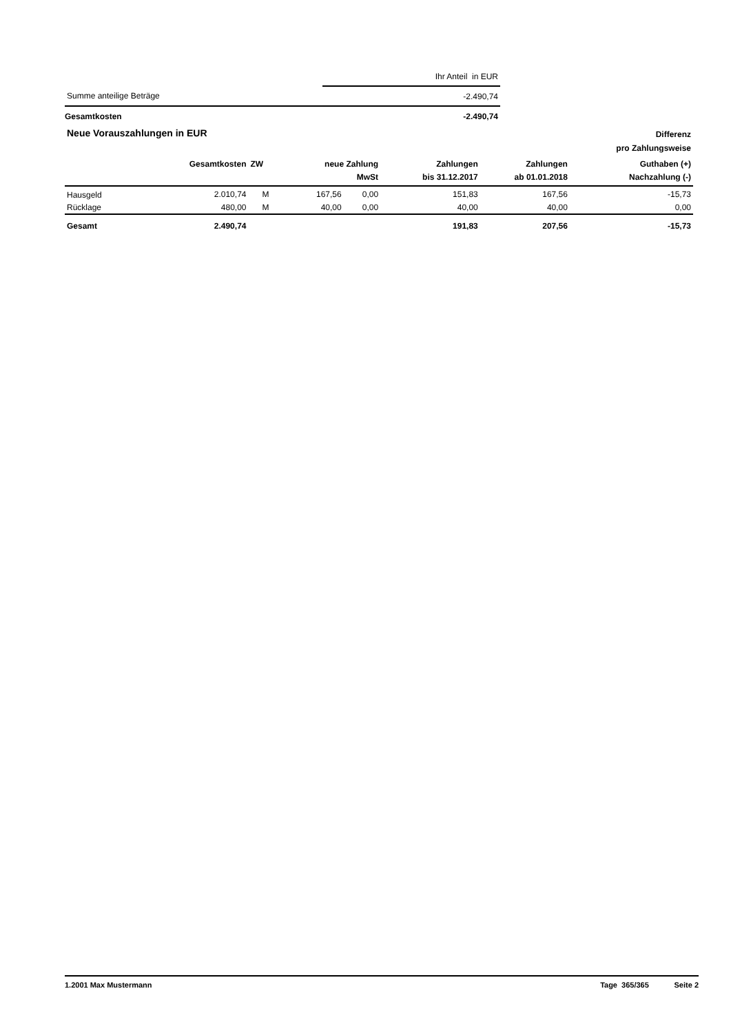| | Ihr Anteil in EUR |
| Summe anteilige Beträge | -2.490,74 |
| Gesamtkosten | -2.490,74 |
| Neue Vorauszahlungen in EUR | | | | | | | | Differenz pro Zahlungsweise |
| --- | --- | --- | --- | --- | --- | --- | --- | --- |
| | Gesamtkosten | ZW | neue Zahlung MwSt | | | Zahlungen bis 31.12.2017 | Zahlungen ab 01.01.2018 | Guthaben (+) Nachzahlung (-) |
| Hausgeld | 2.010,74 | M | 167,56 | 0,00 | | 151,83 | 167,56 | -15,73 |
| Rücklage | 480,00 | M | 40,00 | 0,00 | | 40,00 | 40,00 | 0,00 |
| Gesamt | 2.490,74 | | | | | 191,83 | 207,56 | -15,73 |
1.2001 Max Mustermann Tage 365/365 Seite 2